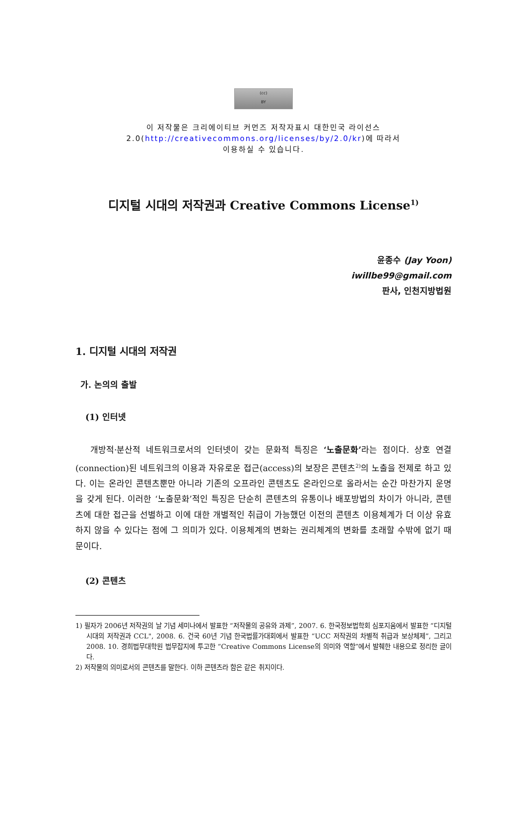(cc)
BY
이 저작물은 크리에이티브 커먼즈 저작자표시 대한민국 라이선스
2.0(http://creativecommons.org/licenses/by/2.0/kr)에 따라서
이용하실 수 있습니다.
디지털 시대의 저작권과 Creative Commons License<sup>1)</sup>
윤종수 (Jay Yoon)
iwillbe99@gmail.com
판사, 인천지방법원
1. 디지털 시대의 저작권
가. 논의의 출발
(1) 인터넷
개방적·분산적 네트워크로서의 인터넷이 갖는 문화적 특징은 ‘노출문화’라는 점이다. 상호 연결(connection)된 네트워크의 이용과 자유로운 접근(access)의 보장은 콘텐츠<sup>2)</sup>의 노출을 전제로 하고 있다. 이는 온라인 콘텐츠뿐만 아니라 기존의 오프라인 콘텐츠도 온라인으로 올라서는 순간 마찬가지 운명을 갖게 된다. 이러한 ‘노출문화’적인 특징은 단순히 콘텐츠의 유통이나 배포방법의 차이가 아니라, 콘텐츠에 대한 접근을 선별하고 이에 대한 개별적인 취급이 가능했던 이전의 콘텐츠 이용체계가 더 이상 유효하지 않을 수 있다는 점에 그 의미가 있다. 이용체계의 변화는 권리체계의 변화를 초래할 수밖에 없기 때문이다.
(2) 콘텐츠
1) 필자가 2006년 저작권의 날 기념 세미나에서 발표한 “저작물의 공유와 과제”, 2007. 6. 한국정보법학회 심포지움에서 발표한 “디지털 시대의 저작권과 CCL", 2008. 6. 건국 60년 기념 한국법률가대회에서 발표한 “UCC 저작권의 차별적 취급과 보상체제”, 그리고 2008. 10. 경희법무대학원 법무잡지에 투고한 “Creative Commons License의 의미와 역할”에서 발췌한 내용으로 정리한 글이다.
2) 저작물의 의미로서의 콘텐츠를 말한다. 이하 콘텐츠라 함은 같은 취지이다.